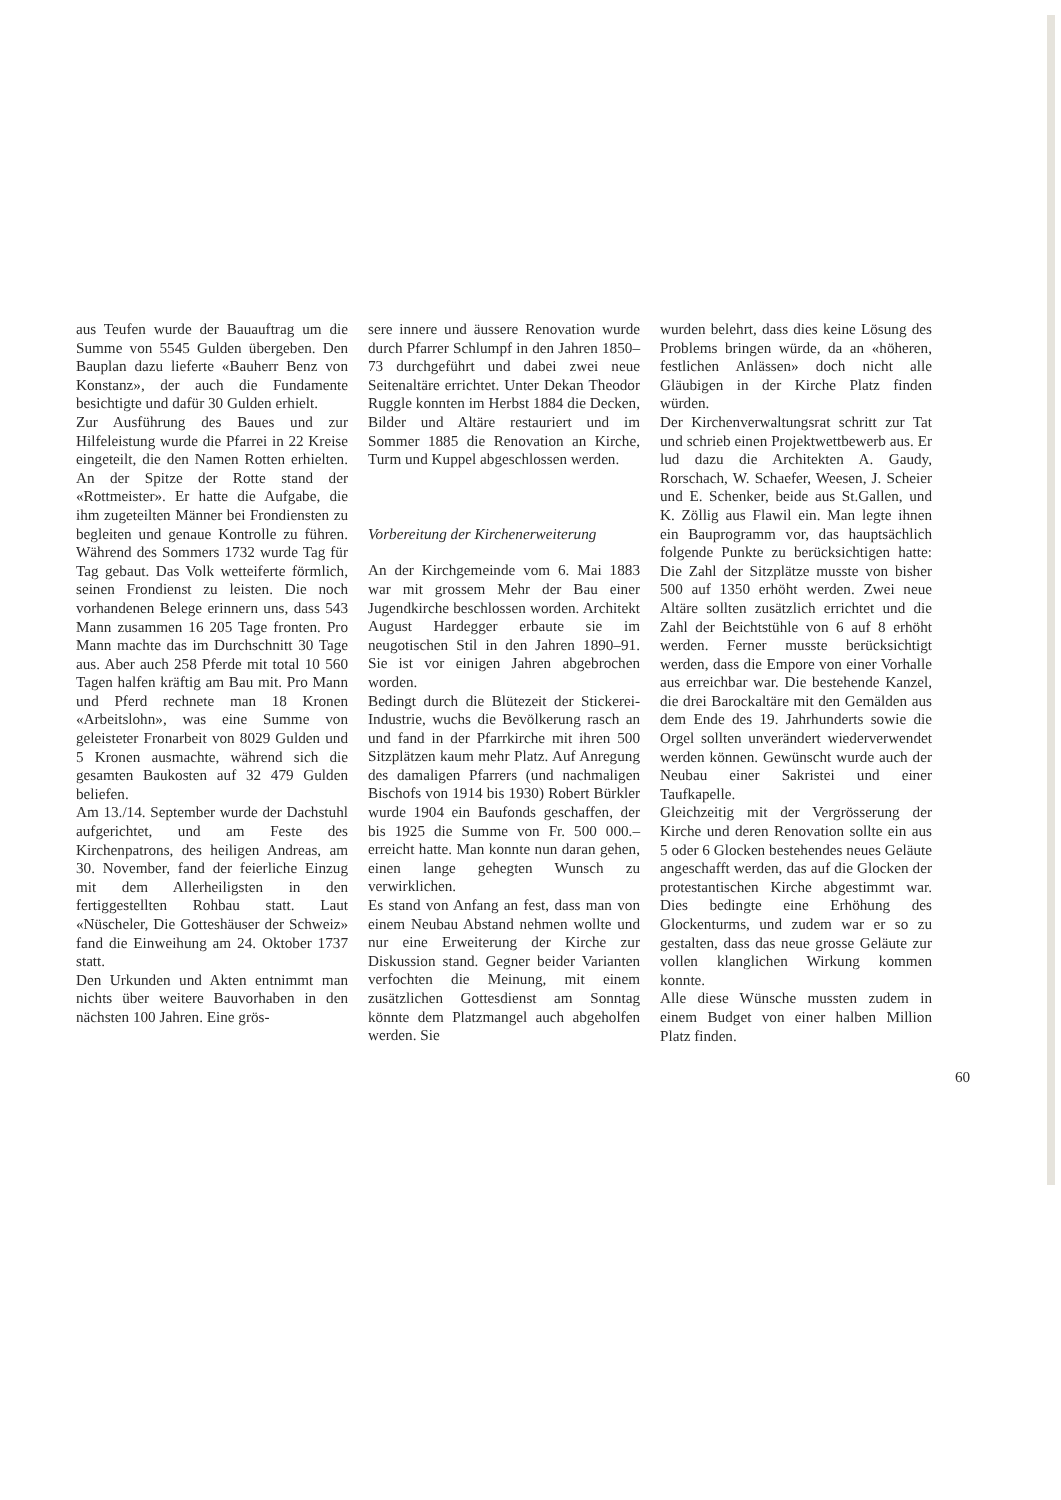aus Teufen wurde der Bauauftrag um die Summe von 5545 Gulden übergeben. Den Bauplan dazu lieferte «Bauherr Benz von Konstanz», der auch die Fundamente besichtigte und dafür 30 Gulden erhielt.
Zur Ausführung des Baues und zur Hilfeleistung wurde die Pfarrei in 22 Kreise eingeteilt, die den Namen Rotten erhielten. An der Spitze der Rotte stand der «Rottmeister». Er hatte die Aufgabe, die ihm zugeteilten Männer bei Frondiensten zu begleiten und genaue Kontrolle zu führen. Während des Sommers 1732 wurde Tag für Tag gebaut. Das Volk wetteiferte förmlich, seinen Frondienst zu leisten. Die noch vorhandenen Belege erinnern uns, dass 543 Mann zusammen 16 205 Tage fronten. Pro Mann machte das im Durchschnitt 30 Tage aus. Aber auch 258 Pferde mit total 10 560 Tagen halfen kräftig am Bau mit. Pro Mann und Pferd rechnete man 18 Kronen «Arbeitslohn», was eine Summe von geleisteter Fronarbeit von 8029 Gulden und 5 Kronen ausmachte, während sich die gesamten Baukosten auf 32 479 Gulden beliefen.
Am 13./14. September wurde der Dachstuhl aufgerichtet, und am Feste des Kirchenpatrons, des heiligen Andreas, am 30. November, fand der feierliche Einzug mit dem Allerheiligsten in den fertiggestellten Rohbau statt. Laut «Nüscheler, Die Gotteshäuser der Schweiz» fand die Einweihung am 24. Oktober 1737 statt.
Den Urkunden und Akten entnimmt man nichts über weitere Bauvorhaben in den nächsten 100 Jahren. Eine grös-
sere innere und äussere Renovation wurde durch Pfarrer Schlumpf in den Jahren 1850–73 durchgeführt und dabei zwei neue Seitenaltäre errichtet. Unter Dekan Theodor Ruggle konnten im Herbst 1884 die Decken, Bilder und Altäre restauriert und im Sommer 1885 die Renovation an Kirche, Turm und Kuppel abgeschlossen werden.
Vorbereitung der Kirchenerweiterung
An der Kirchgemeinde vom 6. Mai 1883 war mit grossem Mehr der Bau einer Jugendkirche beschlossen worden. Architekt August Hardegger erbaute sie im neugotischen Stil in den Jahren 1890–91. Sie ist vor einigen Jahren abgebrochen worden.
Bedingt durch die Blütezeit der Stickerei-Industrie, wuchs die Bevölkerung rasch an und fand in der Pfarrkirche mit ihren 500 Sitzplätzen kaum mehr Platz. Auf Anregung des damaligen Pfarrers (und nachmaligen Bischofs von 1914 bis 1930) Robert Bürkler wurde 1904 ein Baufonds geschaffen, der bis 1925 die Summe von Fr. 500 000.– erreicht hatte. Man konnte nun daran gehen, einen lange gehegten Wunsch zu verwirklichen.
Es stand von Anfang an fest, dass man von einem Neubau Abstand nehmen wollte und nur eine Erweiterung der Kirche zur Diskussion stand. Gegner beider Varianten verfochten die Meinung, mit einem zusätzlichen Gottesdienst am Sonntag könnte dem Platzmangel auch abgeholfen werden. Sie
wurden belehrt, dass dies keine Lösung des Problems bringen würde, da an «höheren, festlichen Anlässen» doch nicht alle Gläubigen in der Kirche Platz finden würden.
Der Kirchenverwaltungsrat schritt zur Tat und schrieb einen Projektwettbewerb aus. Er lud dazu die Architekten A. Gaudy, Rorschach, W. Schaefer, Weesen, J. Scheier und E. Schenker, beide aus St.Gallen, und K. Zöllig aus Flawil ein. Man legte ihnen ein Bauprogramm vor, das hauptsächlich folgende Punkte zu berücksichtigen hatte: Die Zahl der Sitzplätze musste von bisher 500 auf 1350 erhöht werden. Zwei neue Altäre sollten zusätzlich errichtet und die Zahl der Beichtstühle von 6 auf 8 erhöht werden. Ferner musste berücksichtigt werden, dass die Empore von einer Vorhalle aus erreichbar war. Die bestehende Kanzel, die drei Barockaltäre mit den Gemälden aus dem Ende des 19. Jahrhunderts sowie die Orgel sollten unverändert wiederverwendet werden können. Gewünscht wurde auch der Neubau einer Sakristei und einer Taufkapelle.
Gleichzeitig mit der Vergrösserung der Kirche und deren Renovation sollte ein aus 5 oder 6 Glocken bestehendes neues Geläute angeschafft werden, das auf die Glocken der protestantischen Kirche abgestimmt war. Dies bedingte eine Erhöhung des Glockenturms, und zudem war er so zu gestalten, dass das neue grosse Geläute zur vollen klanglichen Wirkung kommen konnte.
Alle diese Wünsche mussten zudem in einem Budget von einer halben Million Platz finden.
60